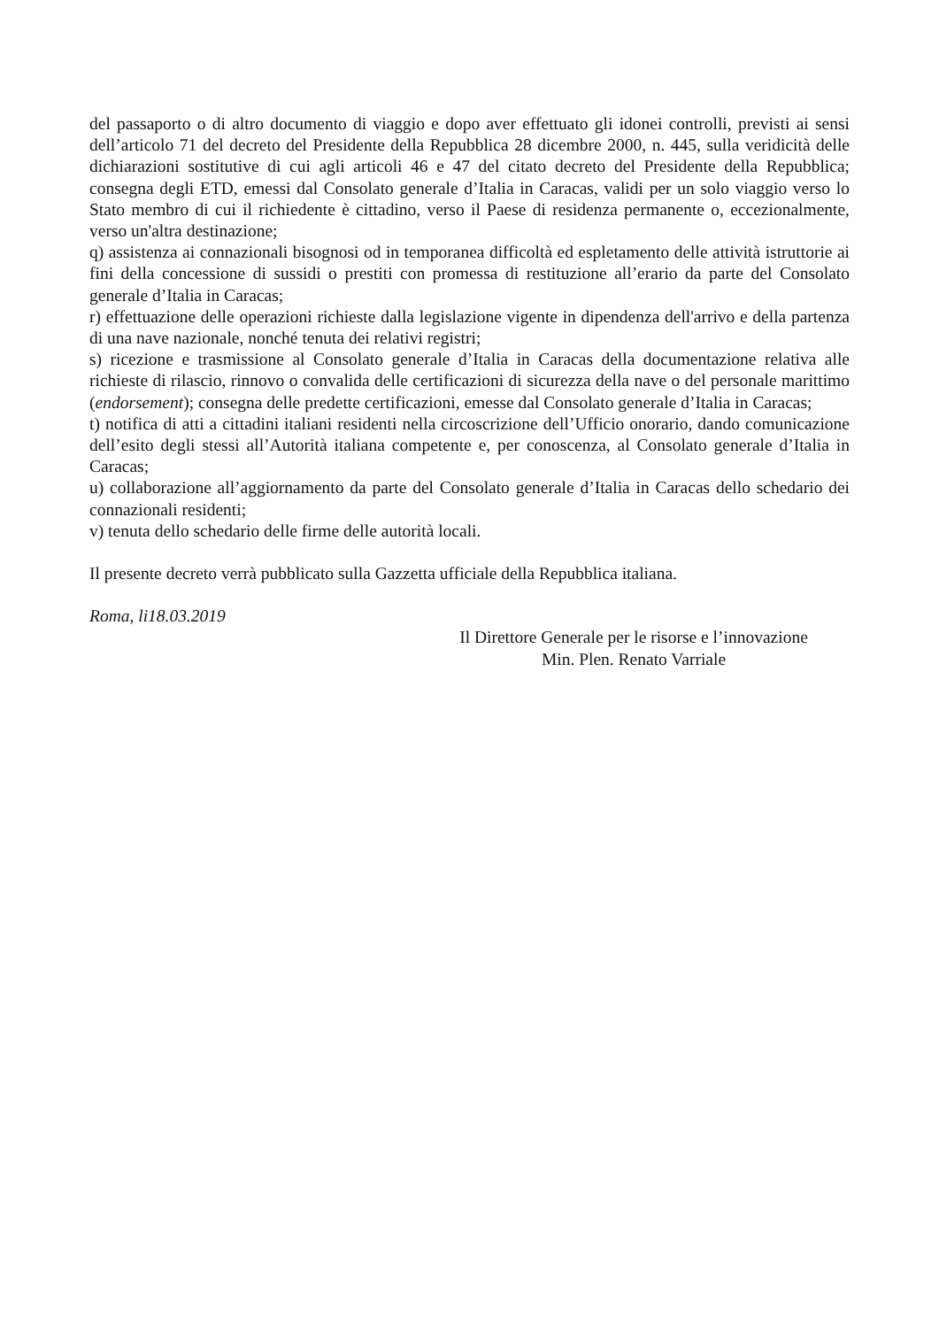del passaporto o di altro documento di viaggio e dopo aver effettuato gli idonei controlli, previsti ai sensi dell’articolo 71 del decreto del Presidente della Repubblica 28 dicembre 2000, n. 445, sulla veridicità delle dichiarazioni sostitutive di cui agli articoli 46 e 47 del citato decreto del Presidente della Repubblica; consegna degli ETD, emessi dal Consolato generale d’Italia in Caracas, validi per un solo viaggio verso lo Stato membro di cui il richiedente è cittadino, verso il Paese di residenza permanente o, eccezionalmente, verso un'altra destinazione;
q) assistenza ai connazionali bisognosi od in temporanea difficoltà ed espletamento delle attività istruttorie ai fini della concessione di sussidi o prestiti con promessa di restituzione all’erario da parte del Consolato generale d’Italia in Caracas;
r) effettuazione delle operazioni richieste dalla legislazione vigente in dipendenza dell'arrivo e della partenza di una nave nazionale, nonché tenuta dei relativi registri;
s) ricezione e trasmissione al Consolato generale d’Italia in Caracas della documentazione relativa alle richieste di rilascio, rinnovo o convalida delle certificazioni di sicurezza della nave o del personale marittimo (endorsement); consegna delle predette certificazioni, emesse dal Consolato generale d’Italia in Caracas;
t) notifica di atti a cittadini italiani residenti nella circoscrizione dell’Ufficio onorario, dando comunicazione dell’esito degli stessi all’Autorità italiana competente e, per conoscenza, al Consolato generale d’Italia in Caracas;
u) collaborazione all’aggiornamento da parte del Consolato generale d’Italia in Caracas dello schedario dei connazionali residenti;
v) tenuta dello schedario delle firme delle autorità locali.
Il presente decreto verrà pubblicato sulla Gazzetta ufficiale della Repubblica italiana.
Roma, li18.03.2019
Il Direttore Generale per le risorse e l’innovazione
Min. Plen. Renato Varriale